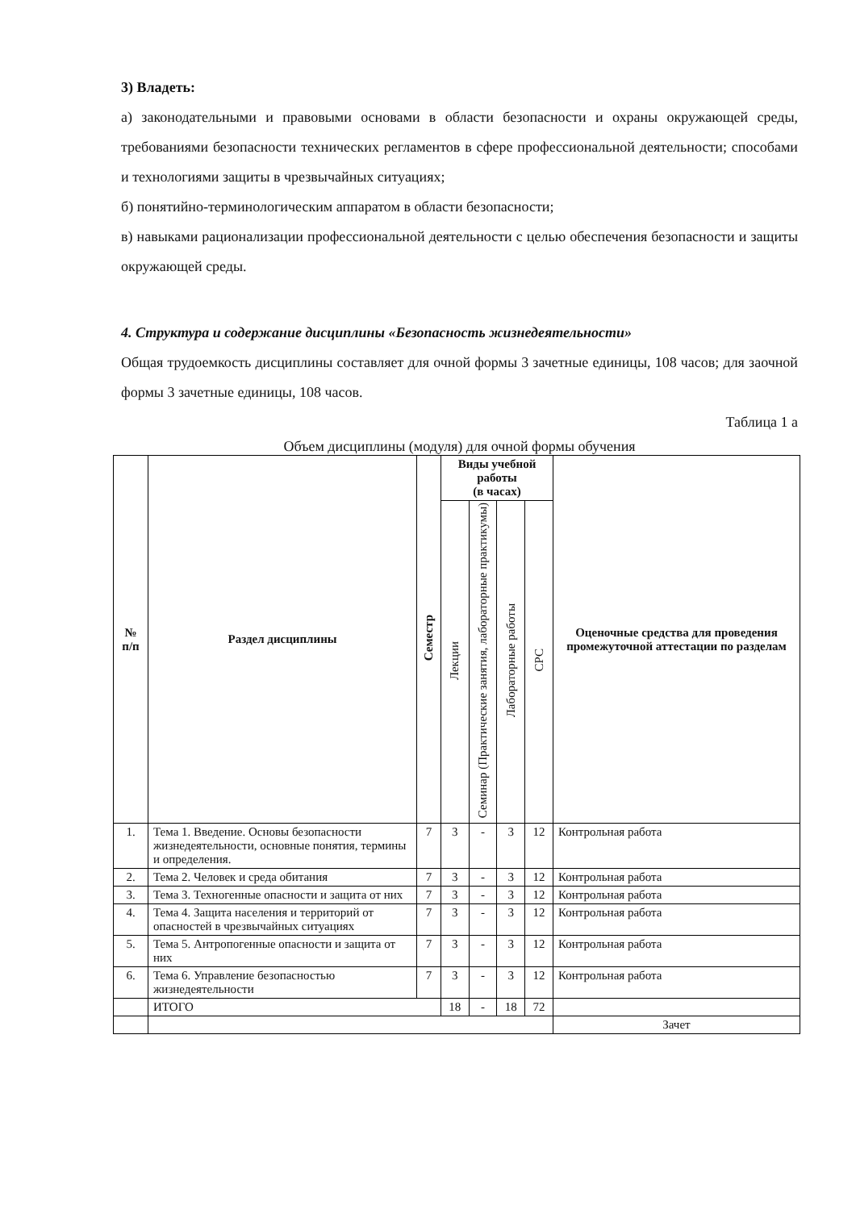3) Владеть:
а) законодательными и правовыми основами в области безопасности и охраны окружающей среды, требованиями безопасности технических регламентов в сфере профессиональной деятельности; способами и технологиями защиты в чрезвычайных ситуациях;
б) понятийно-терминологическим аппаратом в области безопасности;
в) навыками рационализации профессиональной деятельности с целью обеспечения безопасности и защиты окружающей среды.
4. Структура и содержание дисциплины «Безопасность жизнедеятельности»
Общая трудоемкость дисциплины составляет для очной формы 3 зачетные единицы, 108 часов; для заочной формы 3 зачетные единицы, 108 часов.
Таблица 1 а
Объем дисциплины (модуля) для очной формы обучения
| № п/п | Раздел дисциплины | Семестр | Виды учебной работы (в часах) | | | | Оценочные средства для проведения промежуточной аттестации по разделам |
| --- | --- | --- | --- | --- | --- | --- | --- |
| | | | Лекции | Семинар (Практические занятия, лабораторные практикумы) | Лабораторные работы | СРС | |
| 1. | Тема 1. Введение. Основы безопасности жизнедеятельности, основные понятия, термины и определения. | 7 | 3 | - | 3 | 12 | Контрольная работа |
| 2. | Тема 2. Человек и среда обитания | 7 | 3 | - | 3 | 12 | Контрольная работа |
| 3. | Тема 3. Техногенные опасности и защита от них | 7 | 3 | - | 3 | 12 | Контрольная работа |
| 4. | Тема 4. Защита населения и территорий от опасностей в чрезвычайных ситуациях | 7 | 3 | - | 3 | 12 | Контрольная работа |
| 5. | Тема 5. Антропогенные опасности и защита от них | 7 | 3 | - | 3 | 12 | Контрольная работа |
| 6. | Тема 6. Управление безопасностью жизнедеятельности | 7 | 3 | - | 3 | 12 | Контрольная работа |
| | ИТОГО | | 18 | - | 18 | 72 | |
| | | | | | | | Зачет |